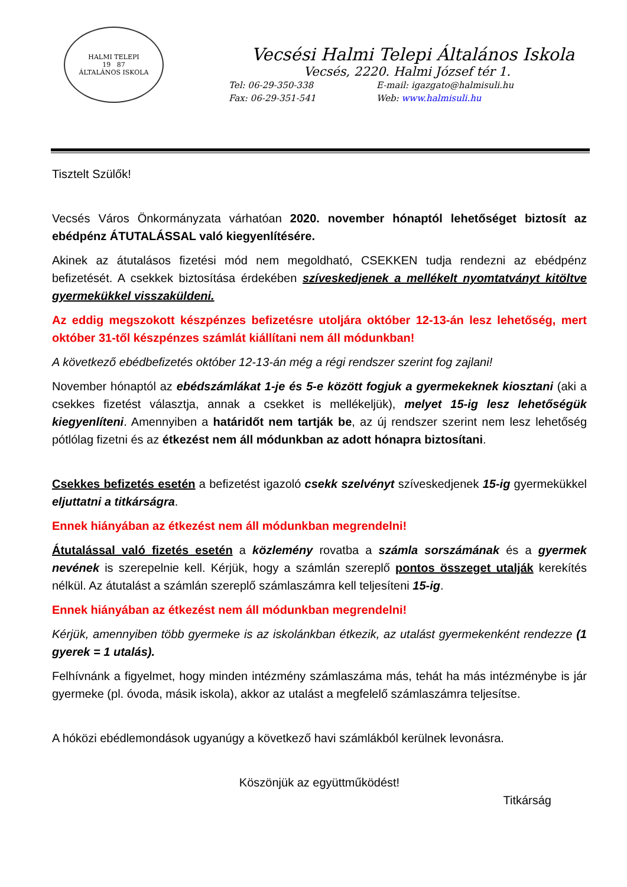HALMI TELEPI
19 87
ÁLTALÁNOS ISKOLA
Vecsési Halmi Telepi Általános Iskola
Vecsés, 2220. Halmi József tér 1.
Tel: 06-29-350-338
Fax: 06-29-351-541
E-mail: igazgato@halmisuli.hu
Web: www.halmisuli.hu
Tisztelt Szülők!
Vecsés Város Önkormányzata várhatóan 2020. november hónaptól lehetőséget biztosít az ebédpénz ÁTUTALÁSSAL való kiegyenlítésére.
Akinek az átutalásos fizetési mód nem megoldható, CSEKKEN tudja rendezni az ebédpénz befizetését. A csekkek biztosítása érdekében szíveskedjenek a mellékelt nyomtatványt kitöltve gyermekükkel visszaküldeni.
Az eddig megszokott készpénzes befizetésre utoljára október 12-13-án lesz lehetőség, mert október 31-től készpénzes számlát kiállítani nem áll módunkban!
A következő ebédbefizetés október 12-13-án még a régi rendszer szerint fog zajlani!
November hónaptól az ebédszámlákat 1-je és 5-e között fogjuk a gyermekeknek kiosztani (aki a csekkes fizetést választja, annak a csekket is mellékeljük), melyet 15-ig lesz lehetőségük kiegyenlíteni. Amennyiben a határidőt nem tartják be, az új rendszer szerint nem lesz lehetőség pótlólag fizetni és az étkezést nem áll módunkban az adott hónapra biztosítani.
Csekkes befizetés esetén a befizetést igazoló csekk szelvényt szíveskedjenek 15-ig gyermekükkel eljuttatni a titkárságra.
Ennek hiányában az étkezést nem áll módunkban megrendelni!
Átutalással való fizetés esetén a közlemény rovatba a számla sorszámának és a gyermek nevének is szerepelnie kell. Kérjük, hogy a számlán szereplő pontos összeget utalják kerekítés nélkül. Az átutalást a számlán szereplő számlaszámra kell teljesíteni 15-ig.
Ennek hiányában az étkezést nem áll módunkban megrendelni!
Kérjük, amennyiben több gyermeke is az iskolánkban étkezik, az utalást gyermekenként rendezze (1 gyerek = 1 utalás).
Felhívnánk a figyelmet, hogy minden intézmény számlaszáma más, tehát ha más intézménybe is jár gyermeke (pl. óvoda, másik iskola), akkor az utalást a megfelelő számlaszámra teljesítse.
A hóközi ebédlemondások ugyanúgy a következő havi számlákból kerülnek levonásra.
Köszönjük az együttműködést!
Titkárság